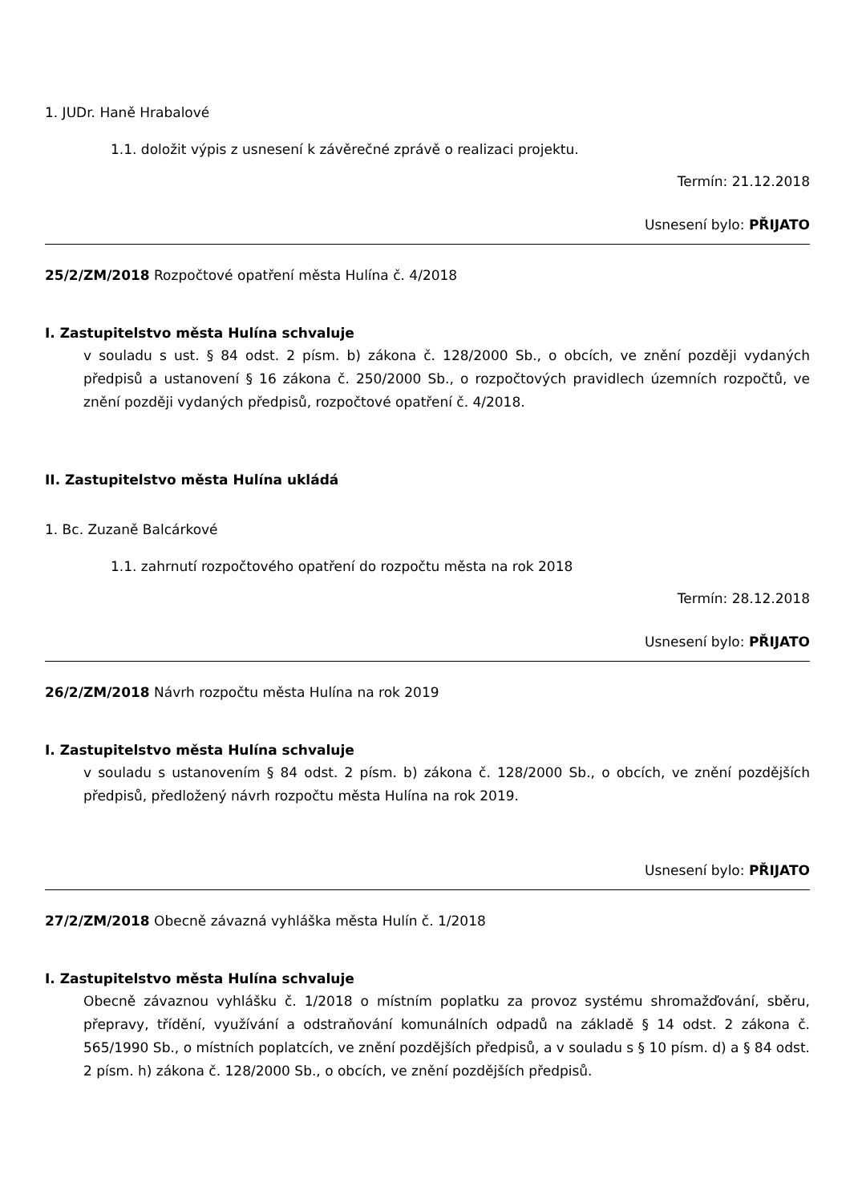1. JUDr. Haně Hrabalové
1.1. doložit výpis z usnesení k závěrečné zprávě o realizaci projektu.
Termín: 21.12.2018
Usnesení bylo: PŘIJATO
25/2/ZM/2018 Rozpočtové opatření města Hulína č. 4/2018
I. Zastupitelstvo města Hulína schvaluje
v souladu s ust. § 84 odst. 2 písm. b) zákona č. 128/2000 Sb., o obcích, ve znění později vydaných předpisů a ustanovení § 16 zákona č. 250/2000 Sb., o rozpočtových pravidlech územních rozpočtů, ve znění později vydaných předpisů, rozpočtové opatření č. 4/2018.
II. Zastupitelstvo města Hulína ukládá
1. Bc. Zuzaně Balcárkové
1.1. zahrnutí rozpočtového opatření do rozpočtu města na rok 2018
Termín: 28.12.2018
Usnesení bylo: PŘIJATO
26/2/ZM/2018 Návrh rozpočtu města Hulína na rok 2019
I. Zastupitelstvo města Hulína schvaluje
v souladu s ustanovením § 84 odst. 2 písm. b) zákona č. 128/2000 Sb., o obcích, ve znění pozdějších předpisů, předložený návrh rozpočtu města Hulína na rok 2019.
Usnesení bylo: PŘIJATO
27/2/ZM/2018 Obecně závazná vyhláška města Hulín č. 1/2018
I. Zastupitelstvo města Hulína schvaluje
Obecně závaznou vyhlášku č. 1/2018 o místním poplatku za provoz systému shromažďování, sběru, přepravy, třídění, využívání a odstraňování komunálních odpadů na základě § 14 odst. 2 zákona č. 565/1990 Sb., o místních poplatcích, ve znění pozdějších předpisů, a v souladu s § 10 písm. d) a § 84 odst. 2 písm. h) zákona č. 128/2000 Sb., o obcích, ve znění pozdějších předpisů.